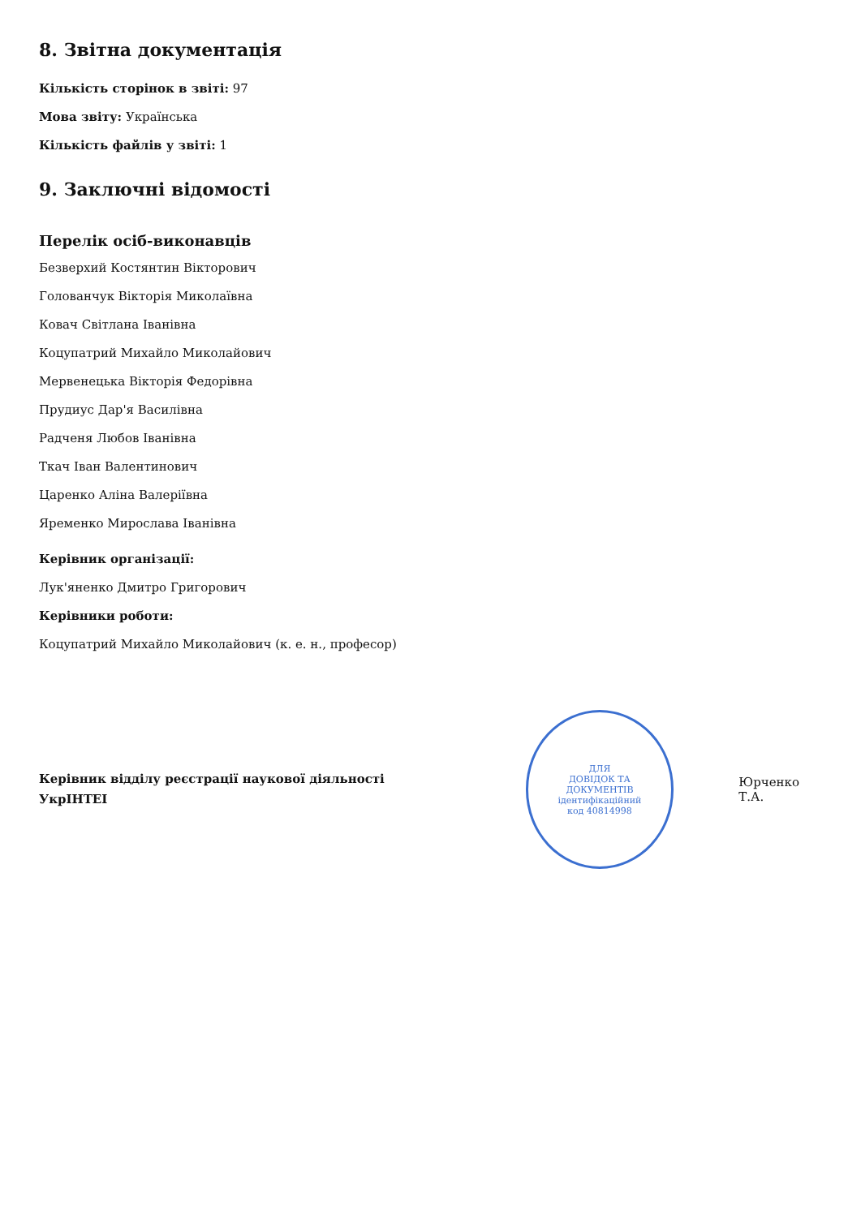8. Звітна документація
Кількість сторінок в звіті: 97
Мова звіту: Українська
Кількість файлів у звіті: 1
9. Заключні відомості
Перелік осіб-виконавців
Безверхий Костянтин Вікторович
Голованчук Вікторія Миколаївна
Ковач Світлана Іванівна
Коцупатрий Михайло Миколайович
Мервенецька Вікторія Федорівна
Прудиус Дар'я Василівна
Радченя Любов Іванівна
Ткач Іван Валентинович
Царенко Аліна Валеріївна
Яременко Мирослава Іванівна
Керівник організації:
Лук'яненко Дмитро Григорович
Керівники роботи:
Коцупатрий Михайло Миколайович (к. е. н., професор)
Керівник відділу реєстрації наукової діяльності
УкрІНТЕІ
ДЛЯ
ДОВІДОК ТА
ДОКУМЕНТІВ
ідентифікаційний
код 40814998
Юрченко Т.А.